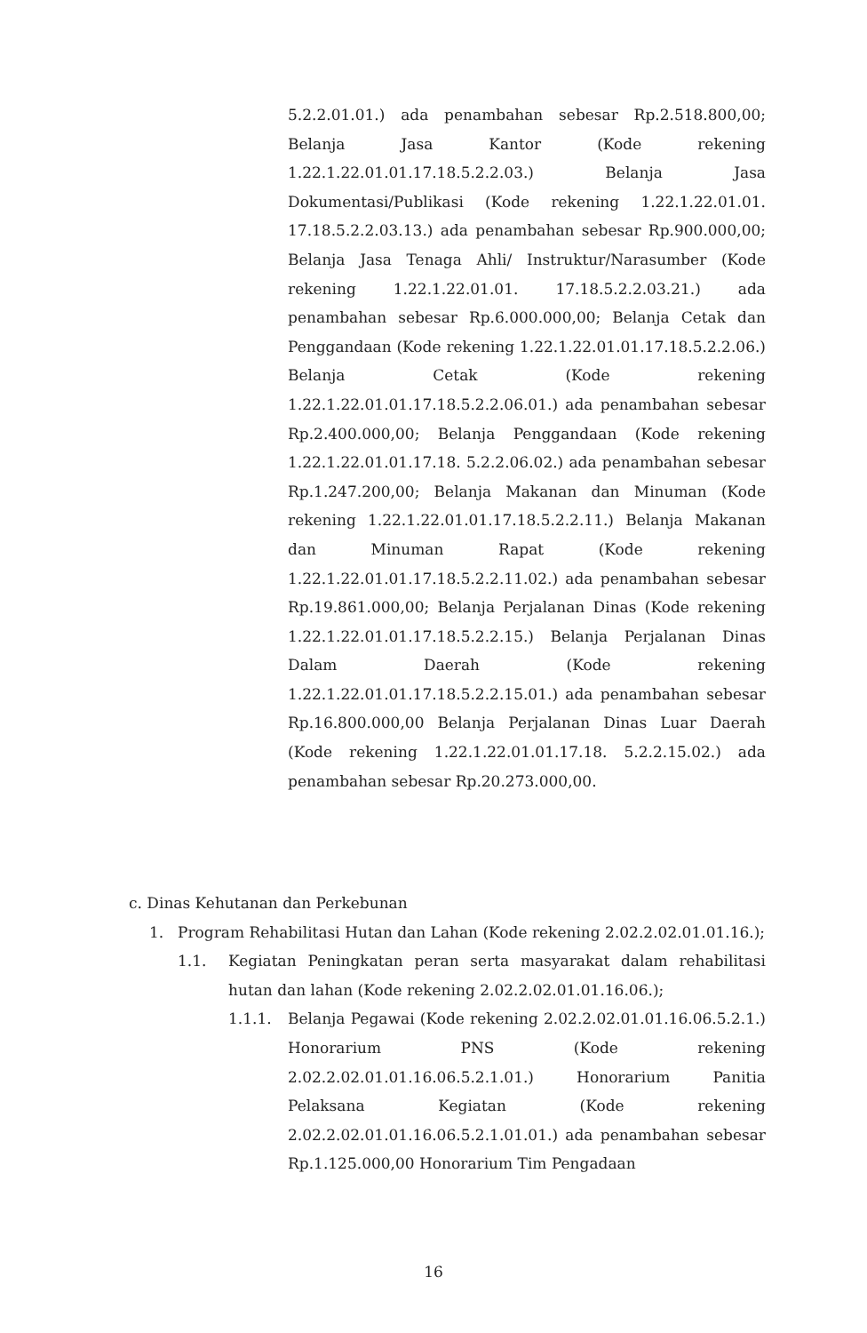5.2.2.01.01.) ada penambahan sebesar Rp.2.518.800,00; Belanja Jasa Kantor (Kode rekening 1.22.1.22.01.01.17.18.5.2.2.03.) Belanja Jasa Dokumentasi/Publikasi (Kode rekening 1.22.1.22.01.01. 17.18.5.2.2.03.13.) ada penambahan sebesar Rp.900.000,00; Belanja Jasa Tenaga Ahli/ Instruktur/Narasumber (Kode rekening 1.22.1.22.01.01. 17.18.5.2.2.03.21.) ada penambahan sebesar Rp.6.000.000,00; Belanja Cetak dan Penggandaan (Kode rekening 1.22.1.22.01.01.17.18.5.2.2.06.) Belanja Cetak (Kode rekening 1.22.1.22.01.01.17.18.5.2.2.06.01.) ada penambahan sebesar Rp.2.400.000,00; Belanja Penggandaan (Kode rekening 1.22.1.22.01.01.17.18. 5.2.2.06.02.) ada penambahan sebesar Rp.1.247.200,00; Belanja Makanan dan Minuman (Kode rekening 1.22.1.22.01.01.17.18.5.2.2.11.) Belanja Makanan dan Minuman Rapat (Kode rekening 1.22.1.22.01.01.17.18.5.2.2.11.02.) ada penambahan sebesar Rp.19.861.000,00; Belanja Perjalanan Dinas (Kode rekening 1.22.1.22.01.01.17.18.5.2.2.15.) Belanja Perjalanan Dinas Dalam Daerah (Kode rekening 1.22.1.22.01.01.17.18.5.2.2.15.01.) ada penambahan sebesar Rp.16.800.000,00 Belanja Perjalanan Dinas Luar Daerah (Kode rekening 1.22.1.22.01.01.17.18. 5.2.2.15.02.) ada penambahan sebesar Rp.20.273.000,00.
c. Dinas Kehutanan dan Perkebunan
1. Program Rehabilitasi Hutan dan Lahan (Kode rekening 2.02.2.02.01.01.16.);
1.1. Kegiatan Peningkatan peran serta masyarakat dalam rehabilitasi hutan dan lahan (Kode rekening 2.02.2.02.01.01.16.06.);
1.1.1. Belanja Pegawai (Kode rekening 2.02.2.02.01.01.16.06.5.2.1.) Honorarium PNS (Kode rekening 2.02.2.02.01.01.16.06.5.2.1.01.) Honorarium Panitia Pelaksana Kegiatan (Kode rekening 2.02.2.02.01.01.16.06.5.2.1.01.01.) ada penambahan sebesar Rp.1.125.000,00 Honorarium Tim Pengadaan
16